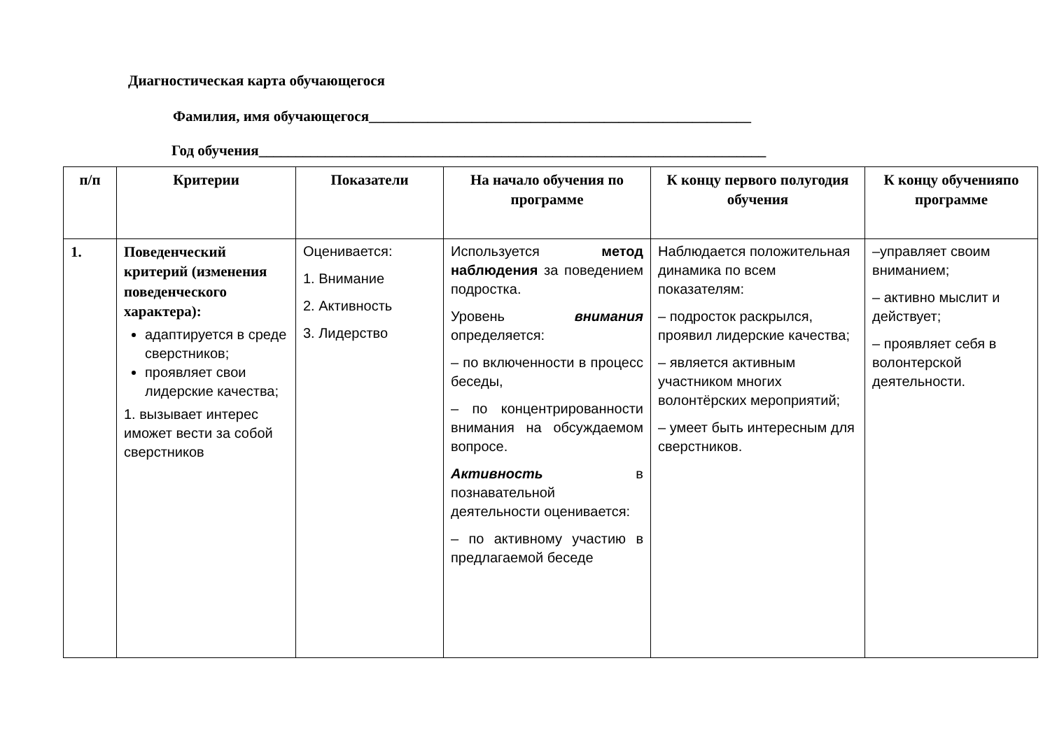Диагностическая карта обучающегося
Фамилия, имя обучающегося____________________________________________________
Год обучения_____________________________________________________________________
| п/п | Критерии | Показатели | На начало обучения по программе | К концу первого полугодия обучения | К концу обученияпо программе |
| --- | --- | --- | --- | --- | --- |
| 1. | Поведенческий критерий (изменения поведенческого характера): адаптируется в среде сверстников; проявляет свои лидерские качества; 1. вызывает интерес иможет вести за собой сверстников | Оценивается: 1. Внимание 2. Активность 3. Лидерство | Используется метод наблюдения за поведением подростка. Уровень внимания определяется: – по включенности в процесс беседы, – по концентрированности внимания на обсуждаемом вопросе. Активность в познавательной деятельности оценивается: – по активному участию в предлагаемой беседе | Наблюдается положительная динамика по всем показателям: – подросток раскрылся, проявил лидерские качества; – является активным участником многих волонтёрских мероприятий; – умеет быть интересным для сверстников. | –управляет своим вниманием; – активно мыслит и действует; – проявляет себя в волонтерской деятельности. |